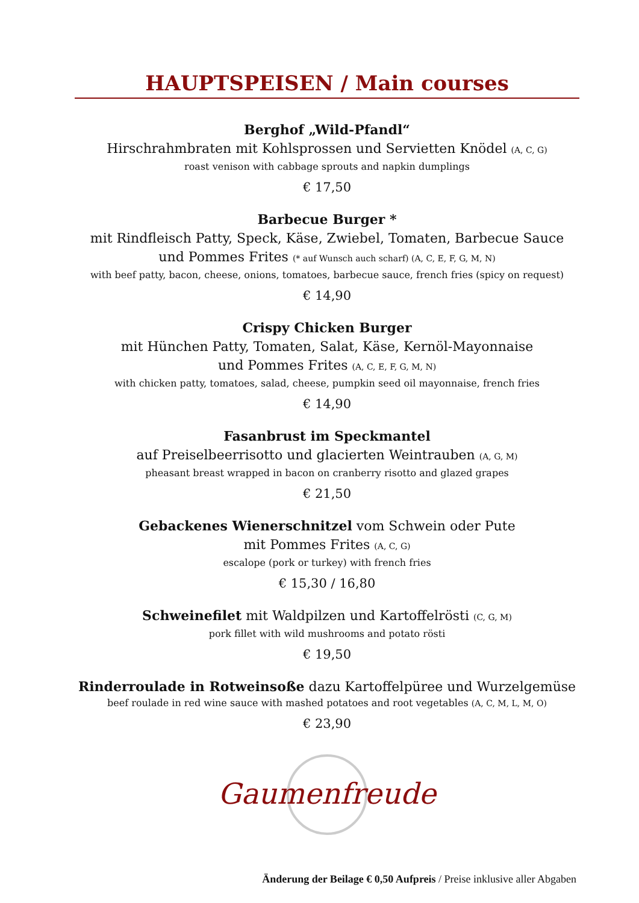HAUPTSPEISEN / Main courses
Berghof „Wild-Pfandl“
Hirschrahmbraten mit Kohlsprossen und Servietten Knödel (A, C, G)
roast venison with cabbage sprouts and napkin dumplings
€ 17,50
Barbecue Burger *
mit Rindfleisch Patty, Speck, Käse, Zwiebel, Tomaten, Barbecue Sauce
und Pommes Frites (* auf Wunsch auch scharf) (A, C, E, F, G, M, N)
with beef patty, bacon, cheese, onions, tomatoes, barbecue sauce, french fries (spicy on request)
€ 14,90
Crispy Chicken Burger
mit Hünchen Patty, Tomaten, Salat, Käse, Kernöl-Mayonnaise
und Pommes Frites (A, C, E, F, G, M, N)
with chicken patty, tomatoes, salad, cheese, pumpkin seed oil mayonnaise, french fries
€ 14,90
Fasanbrust im Speckmantel
auf Preiselbeerrisotto und glacierten Weintrauben (A, G, M)
pheasant breast wrapped in bacon on cranberry risotto and glazed grapes
€ 21,50
Gebackenes Wienerschnitzel vom Schwein oder Pute
mit Pommes Frites (A, C, G)
escalope (pork or turkey) with french fries
€ 15,30 / 16,80
Schweinefilet mit Waldpilzen und Kartoffelrösti (C, G, M)
pork fillet with wild mushrooms and potato rösti
€ 19,50
Rinderroulade in Rotweinsoße dazu Kartoffelpüree und Wurzelgemüse
beef roulade in red wine sauce with mashed potatoes and root vegetables (A, C, M, L, M, O)
€ 23,90
Gaumenfreude
Änderung der Beilage € 0,50 Aufpreis / Preise inklusive aller Abgaben